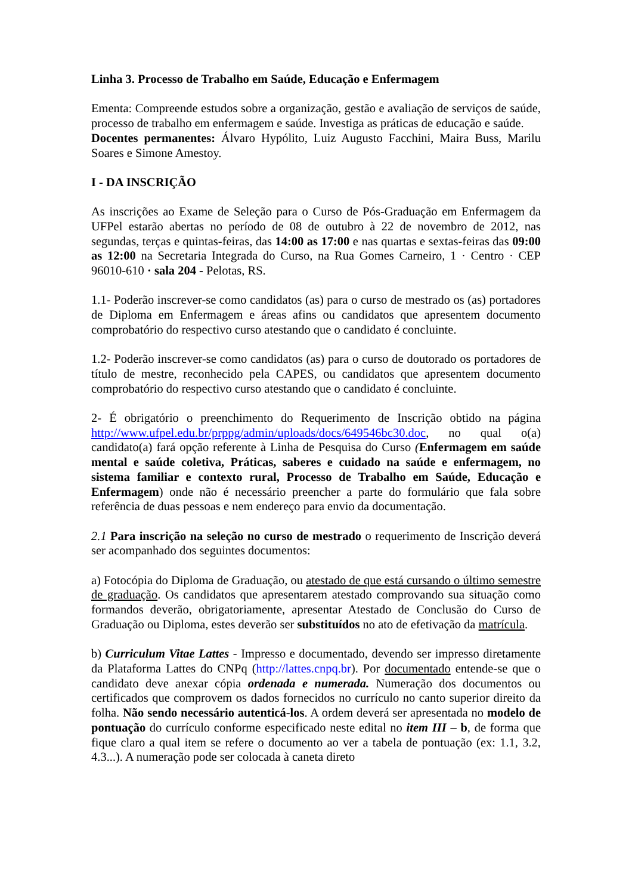Linha 3. Processo de Trabalho em Saúde, Educação e Enfermagem
Ementa: Compreende estudos sobre a organização, gestão e avaliação de serviços de saúde, processo de trabalho em enfermagem e saúde. Investiga as práticas de educação e saúde.
Docentes permanentes: Álvaro Hypólito, Luiz Augusto Facchini, Maira Buss, Marilu Soares e Simone Amestoy.
I - DA INSCRIÇÃO
As inscrições ao Exame de Seleção para o Curso de Pós-Graduação em Enfermagem da UFPel estarão abertas no período de 08 de outubro à 22 de novembro de 2012, nas segundas, terças e quintas-feiras, das 14:00 as 17:00 e nas quartas e sextas-feiras das 09:00 as 12:00 na Secretaria Integrada do Curso, na Rua Gomes Carneiro, 1 · Centro · CEP 96010-610 · sala 204 - Pelotas, RS.
1.1- Poderão inscrever-se como candidatos (as) para o curso de mestrado os (as) portadores de Diploma em Enfermagem e áreas afins ou candidatos que apresentem documento comprobatório do respectivo curso atestando que o candidato é concluinte.
1.2- Poderão inscrever-se como candidatos (as) para o curso de doutorado os portadores de título de mestre, reconhecido pela CAPES, ou candidatos que apresentem documento comprobatório do respectivo curso atestando que o candidato é concluinte.
2- É obrigatório o preenchimento do Requerimento de Inscrição obtido na página http://www.ufpel.edu.br/prppg/admin/uploads/docs/649546bc30.doc, no qual o(a) candidato(a) fará opção referente à Linha de Pesquisa do Curso (Enfermagem em saúde mental e saúde coletiva, Práticas, saberes e cuidado na saúde e enfermagem, no sistema familiar e contexto rural, Processo de Trabalho em Saúde, Educação e Enfermagem) onde não é necessário preencher a parte do formulário que fala sobre referência de duas pessoas e nem endereço para envio da documentação.
2.1 Para inscrição na seleção no curso de mestrado o requerimento de Inscrição deverá ser acompanhado dos seguintes documentos:
a) Fotocópia do Diploma de Graduação, ou atestado de que está cursando o último semestre de graduação. Os candidatos que apresentarem atestado comprovando sua situação como formandos deverão, obrigatoriamente, apresentar Atestado de Conclusão do Curso de Graduação ou Diploma, estes deverão ser substituídos no ato de efetivação da matrícula.
b) Curriculum Vitae Lattes - Impresso e documentado, devendo ser impresso diretamente da Plataforma Lattes do CNPq (http://lattes.cnpq.br). Por documentado entende-se que o candidato deve anexar cópia ordenada e numerada. Numeração dos documentos ou certificados que comprovem os dados fornecidos no currículo no canto superior direito da folha. Não sendo necessário autenticá-los. A ordem deverá ser apresentada no modelo de pontuação do currículo conforme especificado neste edital no item III – b, de forma que fique claro a qual item se refere o documento ao ver a tabela de pontuação (ex: 1.1, 3.2, 4.3...). A numeração pode ser colocada à caneta direto